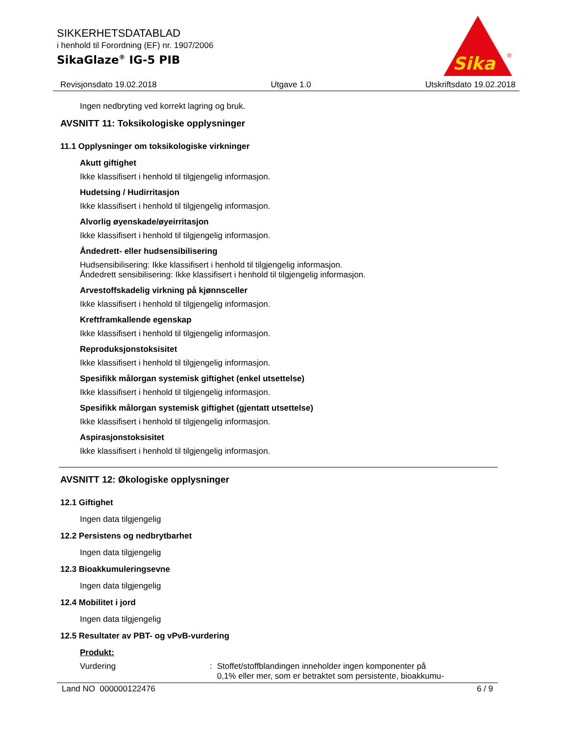SIKKERHETSDATABLAD
i henhold til Forordning (EF) nr. 1907/2006
SikaGlaze<sup>®</sup> IG-5 PIB
Sika
®
Revisjonsdato 19.02.2018 Utgave 1.0 Utskriftsdato 19.02.2018
Ingen nedbryting ved korrekt lagring og bruk.
AVSNITT 11: Toksikologiske opplysninger
11.1 Opplysninger om toksikologiske virkninger
Akutt giftighet
Ikke klassifisert i henhold til tilgjengelig informasjon.
Hudetsing / Hudirritasjon
Ikke klassifisert i henhold til tilgjengelig informasjon.
Alvorlig øyenskade/øyeirritasjon
Ikke klassifisert i henhold til tilgjengelig informasjon.
Åndedrett- eller hudsensibilisering
Hudsensibilisering: Ikke klassifisert i henhold til tilgjengelig informasjon.
Åndedrett sensibilisering: Ikke klassifisert i henhold til tilgjengelig informasjon.
Arvestoffskadelig virkning på kjønnsceller
Ikke klassifisert i henhold til tilgjengelig informasjon.
Kreftframkallende egenskap
Ikke klassifisert i henhold til tilgjengelig informasjon.
Reproduksjonstoksisitet
Ikke klassifisert i henhold til tilgjengelig informasjon.
Spesifikk målorgan systemisk giftighet (enkel utsettelse)
Ikke klassifisert i henhold til tilgjengelig informasjon.
Spesifikk målorgan systemisk giftighet (gjentatt utsettelse)
Ikke klassifisert i henhold til tilgjengelig informasjon.
Aspirasjonstoksisitet
Ikke klassifisert i henhold til tilgjengelig informasjon.
AVSNITT 12: Økologiske opplysninger
12.1 Giftighet
Ingen data tilgjengelig
12.2 Persistens og nedbrytbarhet
Ingen data tilgjengelig
12.3 Bioakkumuleringsevne
Ingen data tilgjengelig
12.4 Mobilitet i jord
Ingen data tilgjengelig
12.5 Resultater av PBT- og vPvB-vurdering
Produkt:
Vurdering: Stoffet/stoffblandingen inneholder ingen komponenter på
0,1% eller mer, som er betraktet som persistente, bioakkumu-
Land NO 000000122476 6 / 9